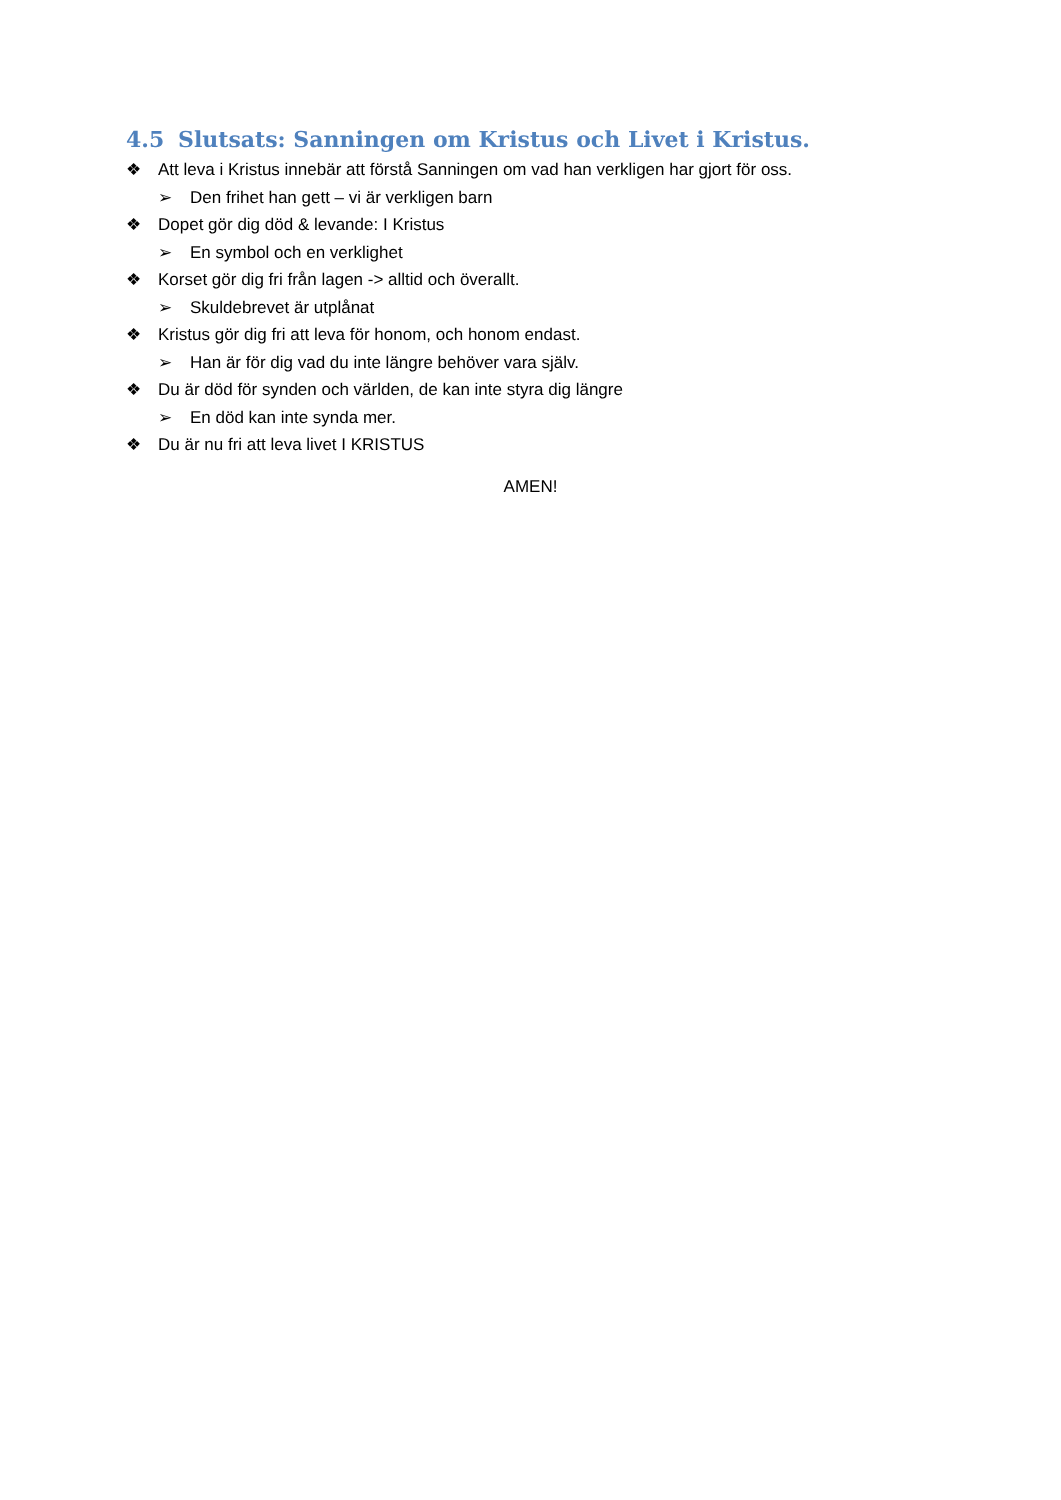4.5 Slutsats: Sanningen om Kristus och Livet i Kristus.
❖ Att leva i Kristus innebär att förstå Sanningen om vad han verkligen har gjort för oss.
➢ Den frihet han gett – vi är verkligen barn
❖ Dopet gör dig död & levande: I Kristus
➢ En symbol och en verklighet
❖ Korset gör dig fri från lagen -> alltid och överallt.
➢ Skuldebrevet är utplånat
❖ Kristus gör dig fri att leva för honom, och honom endast.
➢ Han är för dig vad du inte längre behöver vara själv.
❖ Du är död för synden och världen, de kan inte styra dig längre
➢ En död kan inte synda mer.
❖ Du är nu fri att leva livet I KRISTUS
AMEN!